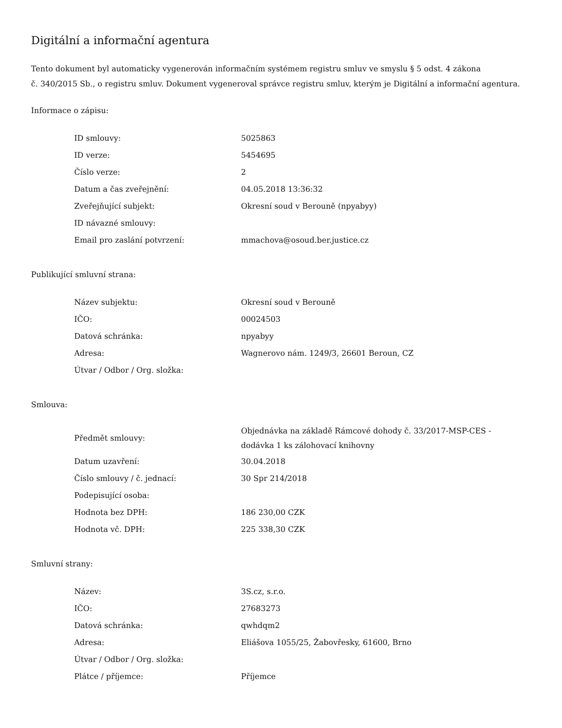Digitální a informační agentura
Tento dokument byl automaticky vygenerován informačním systémem registru smluv ve smyslu § 5 odst. 4 zákona
č. 340/2015 Sb., o registru smluv. Dokument vygeneroval správce registru smluv, kterým je Digitální a informační agentura.
Informace o zápisu:
| ID smlouvy: | 5025863 |
| ID verze: | 5454695 |
| Číslo verze: | 2 |
| Datum a čas zveřejnění: | 04.05.2018 13:36:32 |
| Zveřejňující subjekt: | Okresní soud v Berouně (npyabyy) |
| ID návazné smlouvy: | |
| Email pro zaslání potvrzení: | mmachova@osoud.ber.justice.cz |
Publikující smluvní strana:
| Název subjektu: | Okresní soud v Berouně |
| IČO: | 00024503 |
| Datová schránka: | npyabyy |
| Adresa: | Wagnerovo nám. 1249/3, 26601 Beroun, CZ |
| Útvar / Odbor / Org. složka: | |
Smlouva:
| Předmět smlouvy: | Objednávka na základě Rámcové dohody č. 33/2017-MSP-CES - dodávka 1 ks zálohovací knihovny |
| Datum uzavření: | 30.04.2018 |
| Číslo smlouvy / č. jednací: | 30 Spr 214/2018 |
| Podepisující osoba: | |
| Hodnota bez DPH: | 186 230,00 CZK |
| Hodnota vč. DPH: | 225 338,30 CZK |
Smluvní strany:
| Název: | 3S.cz, s.r.o. |
| IČO: | 27683273 |
| Datová schránka: | qwhdqm2 |
| Adresa: | Eliášova 1055/25, Žabovřesky, 61600, Brno |
| Útvar / Odbor / Org. složka: | |
| Plátce / příjemce: | Příjemce |